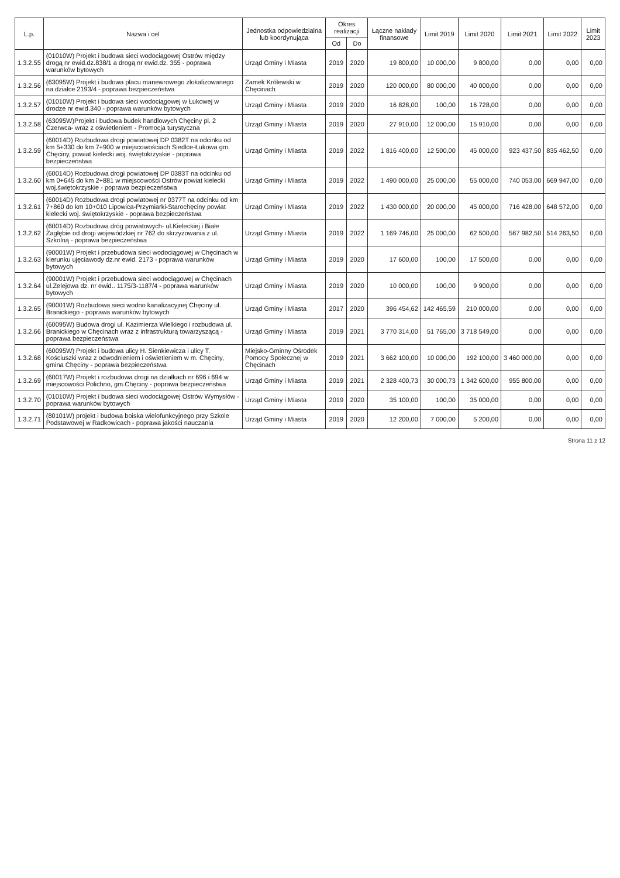| L.p. | Nazwa i cel | Jednostka odpowiedzialna lub koordynująca | Okres realizacji | | Łączne nakłady finansowe | Limit 2019 | Limit 2020 | Limit 2021 | Limit 2022 | Limit 2023 |
| --- | --- | --- | --- | --- | --- | --- | --- | --- | --- | --- |
| | | | Od | Do | | | | | | |
| 1.3.2.55 | (01010W) Projekt i budowa sieci wodociągowej Ostrów między drogą nr ewid.dz.838/1 a drogą nr ewid.dz. 355 - poprawa warunków bytowych | Urząd Gminy i Miasta | 2019 | 2020 | 19 800,00 | 10 000,00 | 9 800,00 | 0,00 | 0,00 | 0,00 |
| 1.3.2.56 | (63095W) Projekt i budowa placu manewrowego zlokalizowanego na działce 2193/4 - poprawa bezpieczeństwa | Zamek Królewski w Chęcinach | 2019 | 2020 | 120 000,00 | 80 000,00 | 40 000,00 | 0,00 | 0,00 | 0,00 |
| 1.3.2.57 | (01010W) Projekt i budowa sieci wodociągowej w Łukowej w drodze nr ewid.340 - poprawa warunków bytowych | Urząd Gminy i Miasta | 2019 | 2020 | 16 828,00 | 100,00 | 16 728,00 | 0,00 | 0,00 | 0,00 |
| 1.3.2.58 | (63095W)Projekt i budowa budek handlowych Chęciny pl. 2 Czerwca- wraz z oświetleniem - Promocja turystyczna | Urząd Gminy i Miasta | 2019 | 2020 | 27 910,00 | 12 000,00 | 15 910,00 | 0,00 | 0,00 | 0,00 |
| 1.3.2.59 | (60014D) Rozbudowa drogi powiatowej DP 0382T na odcinku od km 5+330 do km 7+900 w miejscowościach Siedlce-Łukowa gm. Chęciny, powiat kielecki woj. świętokrzyskie - poprawa bezpieczeństwa | Urząd Gminy i Miasta | 2019 | 2022 | 1 816 400,00 | 12 500,00 | 45 000,00 | 923 437,50 | 835 462,50 | 0,00 |
| 1.3.2.60 | (60014D) Rozbudowa drogi powiatowej DP 0383T na odcinku od km 0+645 do km 2+881 w miejscowości Ostrów powiat kielecki woj.świętokrzyskie - poprawa bezpieczeństwa | Urząd Gminy i Miasta | 2019 | 2022 | 1 490 000,00 | 25 000,00 | 55 000,00 | 740 053,00 | 669 947,00 | 0,00 |
| 1.3.2.61 | (60014D) Rozbudowa drogi powiatowej nr 0377T na odcinku od km 7+860 do km 10+010 Lipowica-Przymiarki-Starochęciny powiat kielecki woj. świętokrzyskie - poprawa bezpieczeństwa | Urząd Gminy i Miasta | 2019 | 2022 | 1 430 000,00 | 20 000,00 | 45 000,00 | 716 428,00 | 648 572,00 | 0,00 |
| 1.3.2.62 | (60014D) Rozbudowa dróg powiatowych- ul.Kieleckiej i Białe Zagłębie od drogi wojewódzkiej nr 762 do skrzyżowania z ul. Szkolną - poprawa bezpieczeństwa | Urząd Gminy i Miasta | 2019 | 2022 | 1 169 746,00 | 25 000,00 | 62 500,00 | 567 982,50 | 514 263,50 | 0,00 |
| 1.3.2.63 | (90001W) Projekt i przebudowa sieci wodociągowej w Chęcinach w kierunku ujęciawody dz.nr ewid. 2173 - poprawa warunków bytowych | Urząd Gminy i Miasta | 2019 | 2020 | 17 600,00 | 100,00 | 17 500,00 | 0,00 | 0,00 | 0,00 |
| 1.3.2.64 | (90001W) Projekt i przebudowa sieci wodociągowej w Chęcinach ul.Zelejowa dz. nr ewid.. 1175/3-1187/4 - poprawa warunków bytowych | Urząd Gminy i Miasta | 2019 | 2020 | 10 000,00 | 100,00 | 9 900,00 | 0,00 | 0,00 | 0,00 |
| 1.3.2.65 | (90001W) Rozbudowa sieci wodno kanalizacyjnej Chęciny ul. Branickiego - poprawa warunków bytowych | Urząd Gminy i Miasta | 2017 | 2020 | 396 454,62 | 142 465,59 | 210 000,00 | 0,00 | 0,00 | 0,00 |
| 1.3.2.66 | (60095W) Budowa drogi ul. Kazimierza Wielkiego i rozbudowa ul. Branickiego w Chęcinach wraz z infrastrukturą towarzyszącą - poprawa bezpieczeństwa | Urząd Gminy i Miasta | 2019 | 2021 | 3 770 314,00 | 51 765,00 | 3 718 549,00 | 0,00 | 0,00 | 0,00 |
| 1.3.2.68 | (60095W) Projekt i budowa ulicy H. Sienkiewicza i ulicy T. Kościuszki wraz z odwodnieniem i oświetleniem w m. Chęciny, gmina Chęciny - poprawa bezpieczeństwa | Miejsko-Gminny Ośrodek Pomocy Społecznej w Chęcinach | 2019 | 2021 | 3 662 100,00 | 10 000,00 | 192 100,00 | 3 460 000,00 | 0,00 | 0,00 |
| 1.3.2.69 | (60017W) Projekt i rozbudowa drogi na działkach nr 696 i 694 w miejscowości Polichno, gm.Chęciny - poprawa bezpieczeństwa | Urząd Gminy i Miasta | 2019 | 2021 | 2 328 400,73 | 30 000,73 | 1 342 600,00 | 955 800,00 | 0,00 | 0,00 |
| 1.3.2.70 | (01010W) Projekt i budowa sieci wodociągowej Ostrów Wymysłów - poprawa warunków bytowych | Urząd Gminy i Miasta | 2019 | 2020 | 35 100,00 | 100,00 | 35 000,00 | 0,00 | 0,00 | 0,00 |
| 1.3.2.71 | (80101W) projekt i budowa boiska wielofunkcyjnego przy Szkole Podstawowej w Radkowicach - poprawa jakości nauczania | Urząd Gminy i Miasta | 2019 | 2020 | 12 200,00 | 7 000,00 | 5 200,00 | 0,00 | 0,00 | 0,00 |
Strona 11 z 12